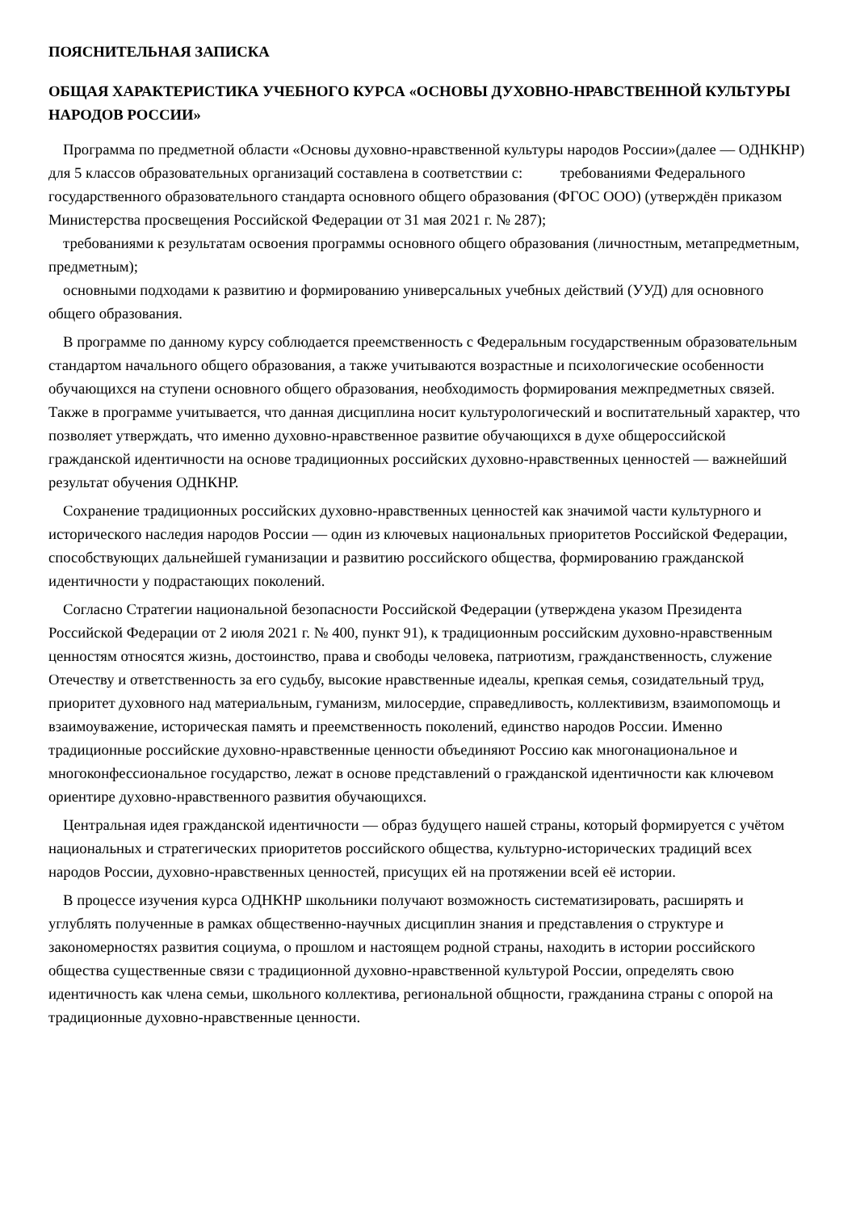ПОЯСНИТЕЛЬНАЯ ЗАПИСКА
ОБЩАЯ ХАРАКТЕРИСТИКА УЧЕБНОГО КУРСА «ОСНОВЫ ДУХОВНО-НРАВСТВЕННОЙ КУЛЬТУРЫ НАРОДОВ РОССИИ»
Программа по предметной области «Основы духовно-нравственной культуры народов России»(далее — ОДНКНР) для 5 классов образовательных организаций составлена в соответствии с: требованиями Федерального государственного образовательного стандарта основного общего образования (ФГОС ООО) (утверждён приказом Министерства просвещения Российской Федерации от 31 мая 2021 г. № 287);
требованиями к результатам освоения программы основного общего образования (личностным, метапредметным, предметным);
основными подходами к развитию и формированию универсальных учебных действий (УУД) для основного общего образования.
В программе по данному курсу соблюдается преемственность с Федеральным государственным образовательным стандартом начального общего образования, а также учитываются возрастные и психологические особенности обучающихся на ступени основного общего образования, необходимость формирования межпредметных связей. Также в программе учитывается, что данная дисциплина носит культурологический и воспитательный характер, что позволяет утверждать, что именно духовно-нравственное развитие обучающихся в духе общероссийской гражданской идентичности на основе традиционных российских духовно-нравственных ценностей — важнейший результат обучения ОДНКНР.
Сохранение традиционных российских духовно-нравственных ценностей как значимой части культурного и исторического наследия народов России — один из ключевых национальных приоритетов Российской Федерации, способствующих дальнейшей гуманизации и развитию российского общества, формированию гражданской идентичности у подрастающих поколений.
Согласно Стратегии национальной безопасности Российской Федерации (утверждена указом Президента Российской Федерации от 2 июля 2021 г. № 400, пункт 91), к традиционным российским духовно-нравственным ценностям относятся жизнь, достоинство, права и свободы человека, патриотизм, гражданственность, служение Отечеству и ответственность за его судьбу, высокие нравственные идеалы, крепкая семья, созидательный труд, приоритет духовного над материальным, гуманизм, милосердие, справедливость, коллективизм, взаимопомощь и взаимоуважение, историческая память и преемственность поколений, единство народов России. Именно традиционные российские духовно-нравственные ценности объединяют Россию как многонациональное и многоконфессиональное государство, лежат в основе представлений о гражданской идентичности как ключевом ориентире духовно-нравственного развития обучающихся.
Центральная идея гражданской идентичности — образ будущего нашей страны, который формируется с учётом национальных и стратегических приоритетов российского общества, культурно-исторических традиций всех народов России, духовно-нравственных ценностей, присущих ей на протяжении всей её истории.
В процессе изучения курса ОДНКНР школьники получают возможность систематизировать, расширять и углублять полученные в рамках общественно-научных дисциплин знания и представления о структуре и закономерностях развития социума, о прошлом и настоящем родной страны, находить в истории российского общества существенные связи с традиционной духовно-нравственной культурой России, определять свою идентичность как члена семьи, школьного коллектива, региональной общности, гражданина страны с опорой на традиционные духовно-нравственные ценности.